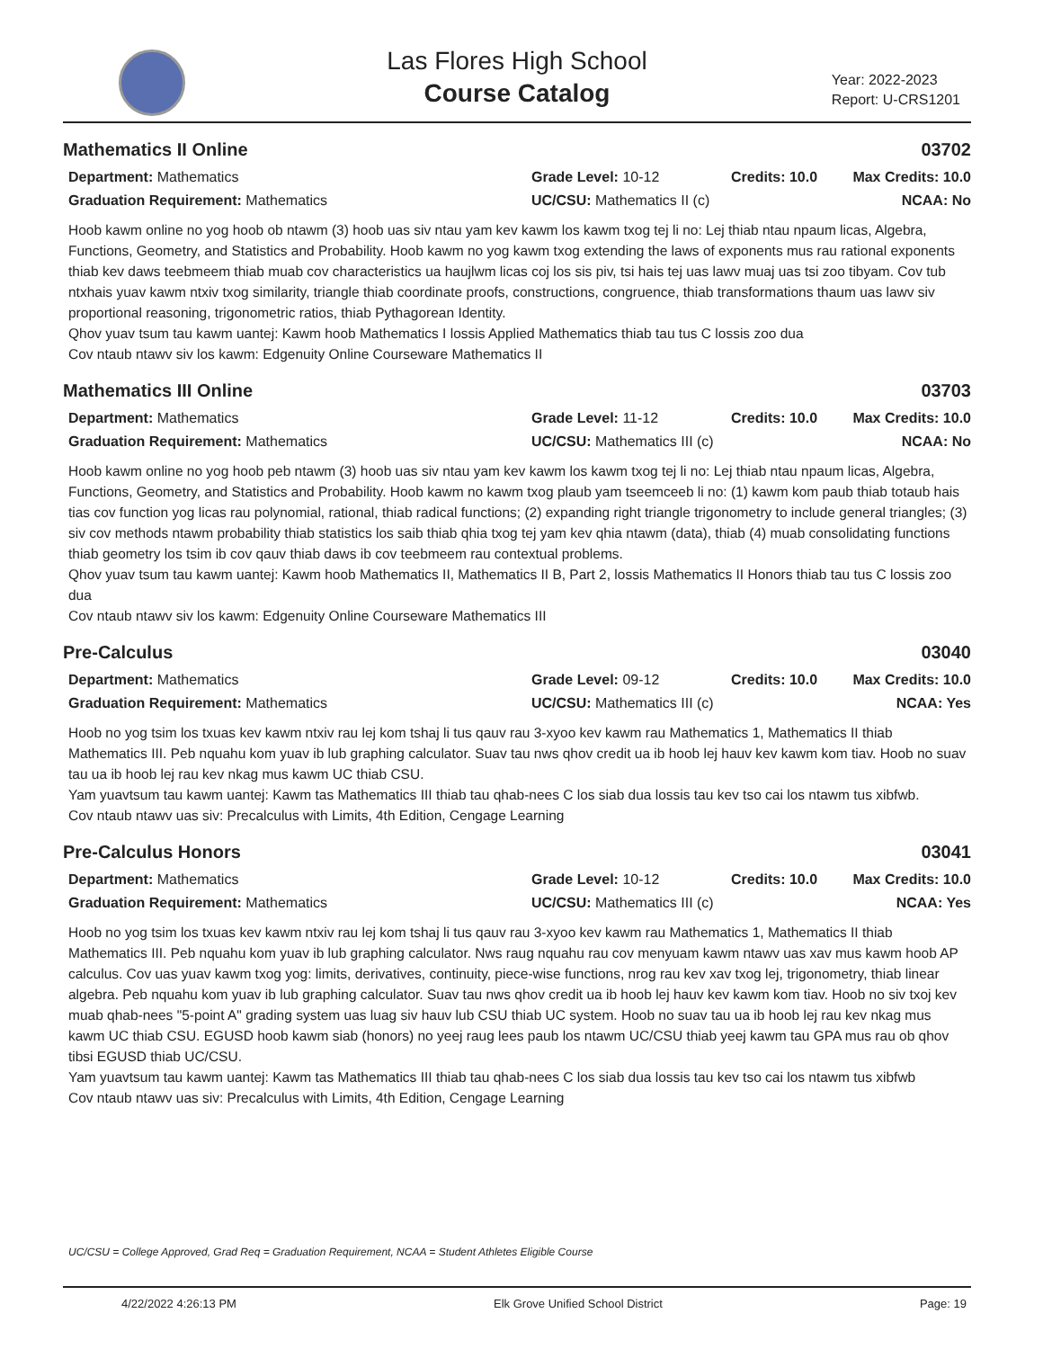Las Flores High School
Course Catalog
Year: 2022-2023
Report: U-CRS1201
Mathematics II Online 03702
Department: Mathematics
Grade Level: 10-12
Credits: 10.0
Max Credits: 10.0
Graduation Requirement: Mathematics
UC/CSU: Mathematics II (c)
NCAA: No
Hoob kawm online no yog hoob ob ntawm (3) hoob uas siv ntau yam kev kawm los kawm txog tej li no: Lej thiab ntau npaum licas, Algebra, Functions, Geometry, and Statistics and Probability. Hoob kawm no yog kawm txog extending the laws of exponents mus rau rational exponents thiab kev daws teebmeem thiab muab cov characteristics ua haujlwm licas coj los sis piv, tsi hais tej uas lawv muaj uas tsi zoo tibyam. Cov tub ntxhais yuav kawm ntxiv txog similarity, triangle thiab coordinate proofs, constructions, congruence, thiab transformations thaum uas lawv siv proportional reasoning, trigonometric ratios, thiab Pythagorean Identity.
Qhov yuav tsum tau kawm uantej: Kawm hoob Mathematics I lossis Applied Mathematics thiab tau tus C lossis zoo dua
Cov ntaub ntawv siv los kawm: Edgenuity Online Courseware Mathematics II
Mathematics III Online 03703
Department: Mathematics
Grade Level: 11-12
Credits: 10.0
Max Credits: 10.0
Graduation Requirement: Mathematics
UC/CSU: Mathematics III (c)
NCAA: No
Hoob kawm online no yog hoob peb ntawm (3) hoob uas siv ntau yam kev kawm los kawm txog tej li no: Lej thiab ntau npaum licas, Algebra, Functions, Geometry, and Statistics and Probability. Hoob kawm no kawm txog plaub yam tseemceeb li no: (1) kawm kom paub thiab totaub hais tias cov function yog licas rau polynomial, rational, thiab radical functions; (2) expanding right triangle trigonometry to include general triangles; (3) siv cov methods ntawm probability thiab statistics los saib thiab qhia txog tej yam kev qhia ntawm (data), thiab (4) muab consolidating functions thiab geometry los tsim ib cov qauv thiab daws ib cov teebmeem rau contextual problems.
Qhov yuav tsum tau kawm uantej: Kawm hoob Mathematics II, Mathematics II B, Part 2, lossis Mathematics II Honors thiab tau tus C lossis zoo dua
Cov ntaub ntawv siv los kawm: Edgenuity Online Courseware Mathematics III
Pre-Calculus 03040
Department: Mathematics
Grade Level: 09-12
Credits: 10.0
Max Credits: 10.0
Graduation Requirement: Mathematics
UC/CSU: Mathematics III (c)
NCAA: Yes
Hoob no yog tsim los txuas kev kawm ntxiv rau lej kom tshaj li tus qauv rau 3-xyoo kev kawm rau Mathematics 1, Mathematics II thiab
Mathematics III. Peb nquahu kom yuav ib lub graphing calculator. Suav tau nws qhov credit ua ib hoob lej hauv kev kawm kom tiav. Hoob no suav tau ua ib hoob lej rau kev nkag mus kawm UC thiab CSU.
Yam yuavtsum tau kawm uantej: Kawm tas Mathematics III thiab tau qhab-nees C los siab dua lossis tau kev tso cai los ntawm tus xibfwb.
Cov ntaub ntawv uas siv: Precalculus with Limits, 4th Edition, Cengage Learning
Pre-Calculus Honors 03041
Department: Mathematics
Grade Level: 10-12
Credits: 10.0
Max Credits: 10.0
Graduation Requirement: Mathematics
UC/CSU: Mathematics III (c)
NCAA: Yes
Hoob no yog tsim los txuas kev kawm ntxiv rau lej kom tshaj li tus qauv rau 3-xyoo kev kawm rau Mathematics 1, Mathematics II thiab Mathematics III. Peb nquahu kom yuav ib lub graphing calculator. Nws raug nquahu rau cov menyuam kawm ntawv uas xav mus kawm hoob AP calculus. Cov uas yuav kawm txog yog: limits, derivatives, continuity, piece-wise functions, nrog rau kev xav txog lej, trigonometry, thiab linear algebra. Peb nquahu kom yuav ib lub graphing calculator. Suav tau nws qhov credit ua ib hoob lej hauv kev kawm kom tiav. Hoob no siv txoj kev muab qhab-nees "5-point A" grading system uas luag siv hauv lub CSU thiab UC system. Hoob no suav tau ua ib hoob lej rau kev nkag mus kawm UC thiab CSU. EGUSD hoob kawm siab (honors) no yeej raug lees paub los ntawm UC/CSU thiab yeej kawm tau GPA mus rau ob qhov tibsi EGUSD thiab UC/CSU.
Yam yuavtsum tau kawm uantej: Kawm tas Mathematics III thiab tau qhab-nees C los siab dua lossis tau kev tso cai los ntawm tus xibfwb
Cov ntaub ntawv uas siv: Precalculus with Limits, 4th Edition, Cengage Learning
UC/CSU = College Approved, Grad Req = Graduation Requirement, NCAA = Student Athletes Eligible Course
4/22/2022 4:26:13 PM Elk Grove Unified School District Page: 19